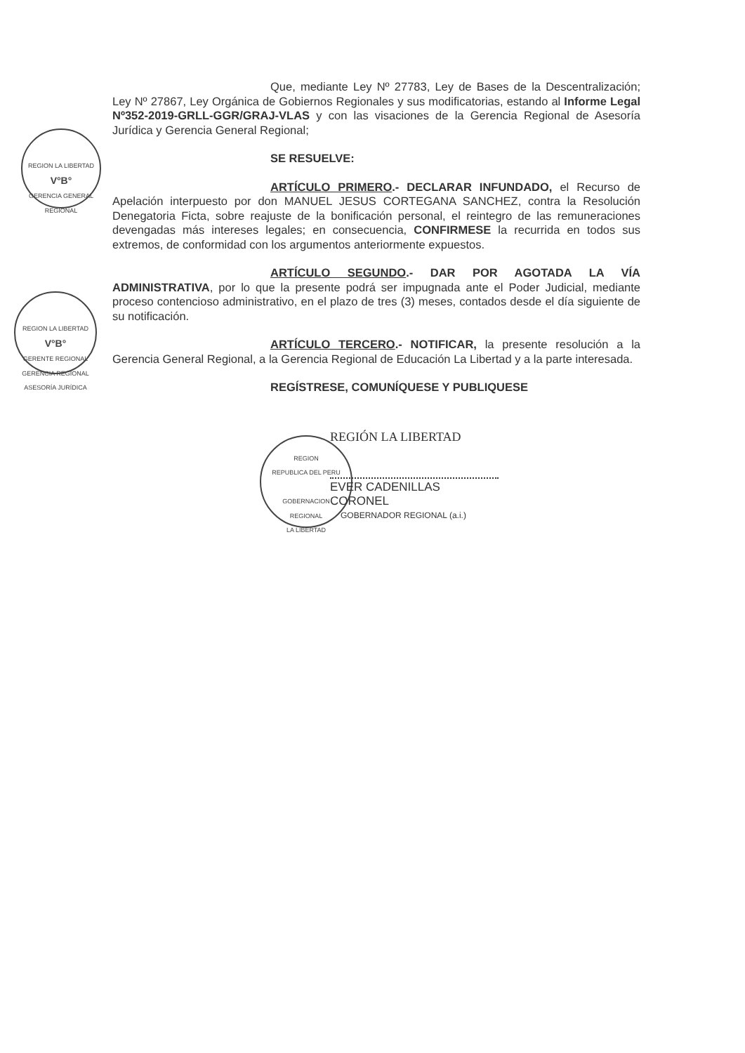REGION LA LIBERTAD
V°B°
GERENCIA GENERAL REGIONAL
REGION LA LIBERTAD
V°B°
GERENTE REGIONAL
GERENCIA REGIONAL ASESORÍA JURÍDICA
REGION
REPUBLICA DEL PERU
GOBERNACION
REGIONAL
LA LIBERTAD
Que, mediante Ley Nº 27783, Ley de Bases de la Descentralización; Ley Nº 27867, Ley Orgánica de Gobiernos Regionales y sus modificatorias, estando al Informe Legal Nº352-2019-GRLL-GGR/GRAJ-VLAS y con las visaciones de la Gerencia Regional de Asesoría Jurídica y Gerencia General Regional;
SE RESUELVE:
ARTÍCULO PRIMERO.- DECLARAR INFUNDADO, el Recurso de Apelación interpuesto por don MANUEL JESUS CORTEGANA SANCHEZ, contra la Resolución Denegatoria Ficta, sobre reajuste de la bonificación personal, el reintegro de las remuneraciones devengadas más intereses legales; en consecuencia, CONFIRMESE la recurrida en todos sus extremos, de conformidad con los argumentos anteriormente expuestos.
ARTÍCULO SEGUNDO.- DAR POR AGOTADA LA VÍA ADMINISTRATIVA, por lo que la presente podrá ser impugnada ante el Poder Judicial, mediante proceso contencioso administrativo, en el plazo de tres (3) meses, contados desde el día siguiente de su notificación.
ARTÍCULO TERCERO.- NOTIFICAR, la presente resolución a la Gerencia General Regional, a la Gerencia Regional de Educación La Libertad y a la parte interesada.
REGÍSTRESE, COMUNÍQUESE Y PUBLIQUESE
REGIÓN LA LIBERTAD
EVER CADENILLAS CORONEL
GOBERNADOR REGIONAL (a.i.)